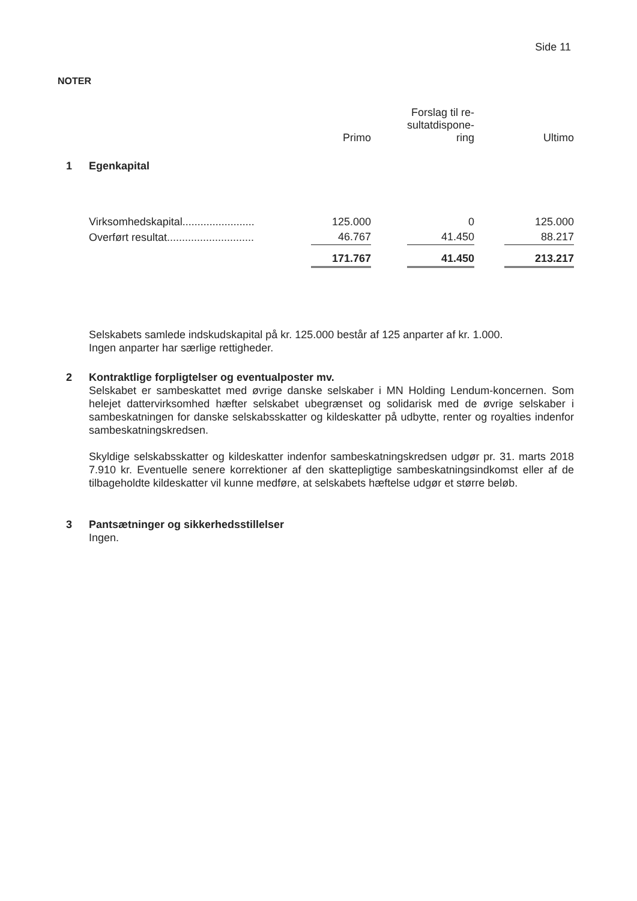Side 11
NOTER
| | | Primo | | Forslag til re- sultatdispone- ring | | Ultimo |
| --- | --- | --- | --- | --- | --- | --- |
| 1 | Egenkapital | | | | | |
| | Virksomhedskapital........................ | 125.000 | | 0 | | 125.000 |
| | Overført resultat............................. | 46.767 | | 41.450 | | 88.217 |
| | | 171.767 | | 41.450 | | 213.217 |
Selskabets samlede indskudskapital på kr. 125.000 består af 125 anparter af kr. 1.000.
Ingen anparter har særlige rettigheder.
2 Kontraktlige forpligtelser og eventualposter mv.
Selskabet er sambeskattet med øvrige danske selskaber i MN Holding Lendum-koncernen. Som helejet dattervirksomhed hæfter selskabet ubegrænset og solidarisk med de øvrige selskaber i sambeskatningen for danske selskabsskatter og kildeskatter på udbytte, renter og royalties indenfor sambeskatningskredsen.
Skyldige selskabsskatter og kildeskatter indenfor sambeskatningskredsen udgør pr. 31. marts 2018 7.910 kr. Eventuelle senere korrektioner af den skattepligtige sambeskatningsindkomst eller af de tilbageholdte kildeskatter vil kunne medføre, at selskabets hæftelse udgør et større beløb.
3 Pantsætninger og sikkerhedsstillelser
Ingen.